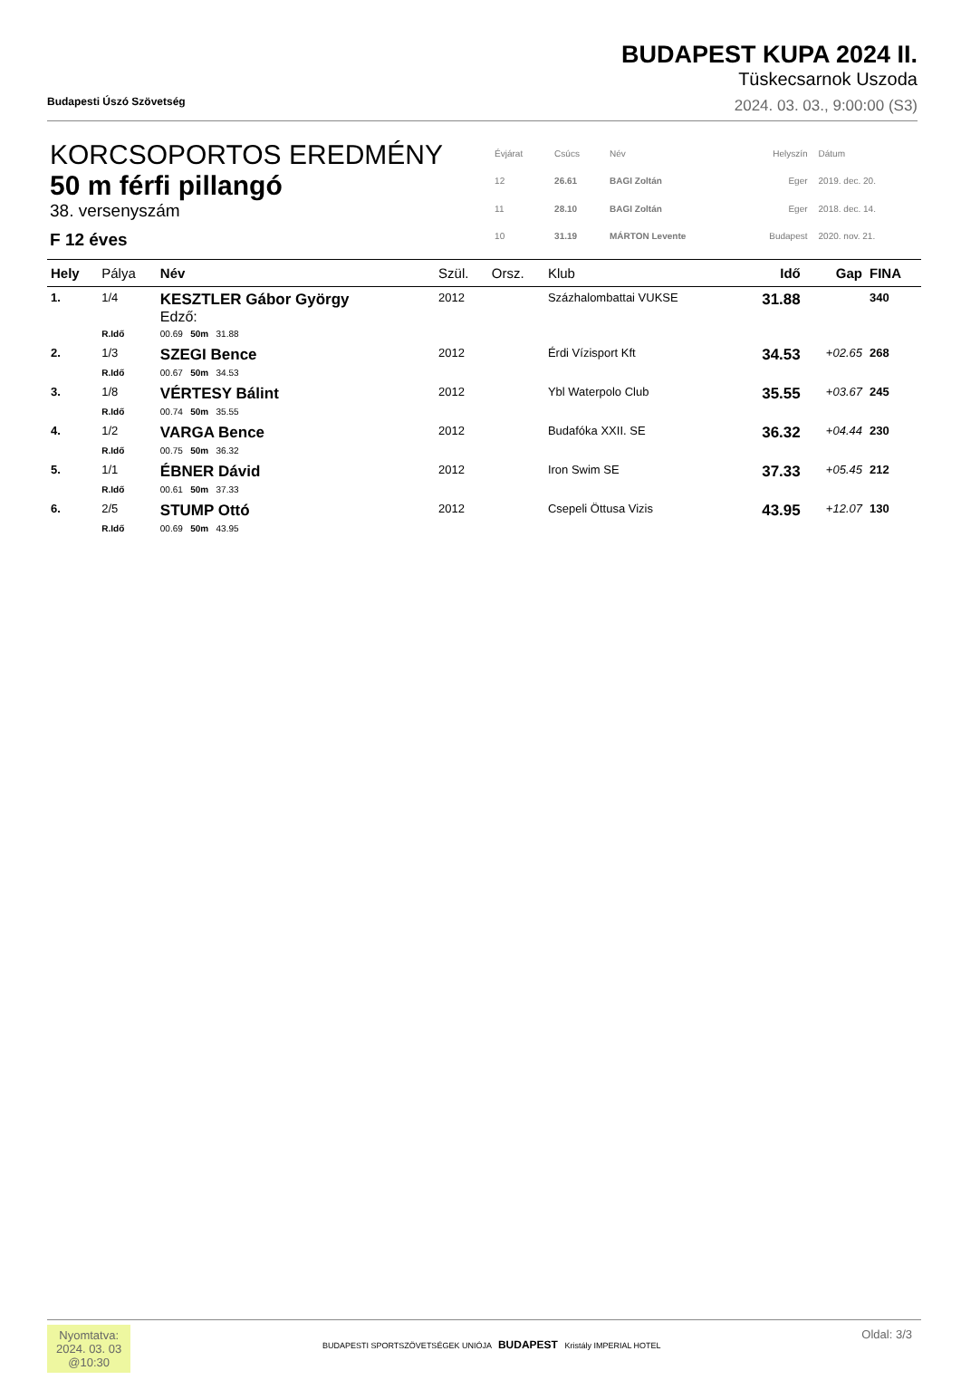Budapesti Úszó Szövetség
BUDAPEST KUPA 2024 II.
Tüskecsarnok Uszoda
2024. 03. 03., 9:00:00 (S3)
KORCSOPORTOS EREDMÉNY
50 m férfi pillangó
38. versenyszám
F 12 éves
| Évjárat | Csúcs | Név | Helyszín | Dátum |
| 12 | 26.61 | BAGI Zoltán | Eger | 2019. dec. 20. |
| 11 | 28.10 | BAGI Zoltán | Eger | 2018. dec. 14. |
| 10 | 31.19 | MÁRTON Levente | Budapest | 2020. nov. 21. |
| Hely | Pálya | Név | Szül. | Orsz. | Klub | Idő | Gap | FINA |
| --- | --- | --- | --- | --- | --- | --- | --- | --- |
| 1. | 1/4 | KESZTLER Gábor György Edző: | 2012 | | Százhalombattai VUKSE | 31.88 | | 340 |
| | R.Idő | 00.69 50m 31.88 | | | | | | |
| 2. | 1/3 | SZEGI Bence | 2012 | | Érdi Vízisport Kft | 34.53 | +02.65 | 268 |
| | R.Idő | 00.67 50m 34.53 | | | | | | |
| 3. | 1/8 | VÉRTESY Bálint | 2012 | | Ybl Waterpolo Club | 35.55 | +03.67 | 245 |
| | R.Idő | 00.74 50m 35.55 | | | | | | |
| 4. | 1/2 | VARGA Bence | 2012 | | Budafóka XXII. SE | 36.32 | +04.44 | 230 |
| | R.Idő | 00.75 50m 36.32 | | | | | | |
| 5. | 1/1 | ÉBNER Dávid | 2012 | | Iron Swim SE | 37.33 | +05.45 | 212 |
| | R.Idő | 00.61 50m 37.33 | | | | | | |
| 6. | 2/5 | STUMP Ottó | 2012 | | Csepeli Öttusa Vizis | 43.95 | +12.07 | 130 |
| | R.Idő | 00.69 50m 43.95 | | | | | | |
Nyomtatva:
2024. 03. 03
@10:30
BUDAPESTI SPORTSZÖVETSÉGEK UNIÓJA BUDAPEST Kristály IMPERIAL HOTEL
Oldal: 3/3